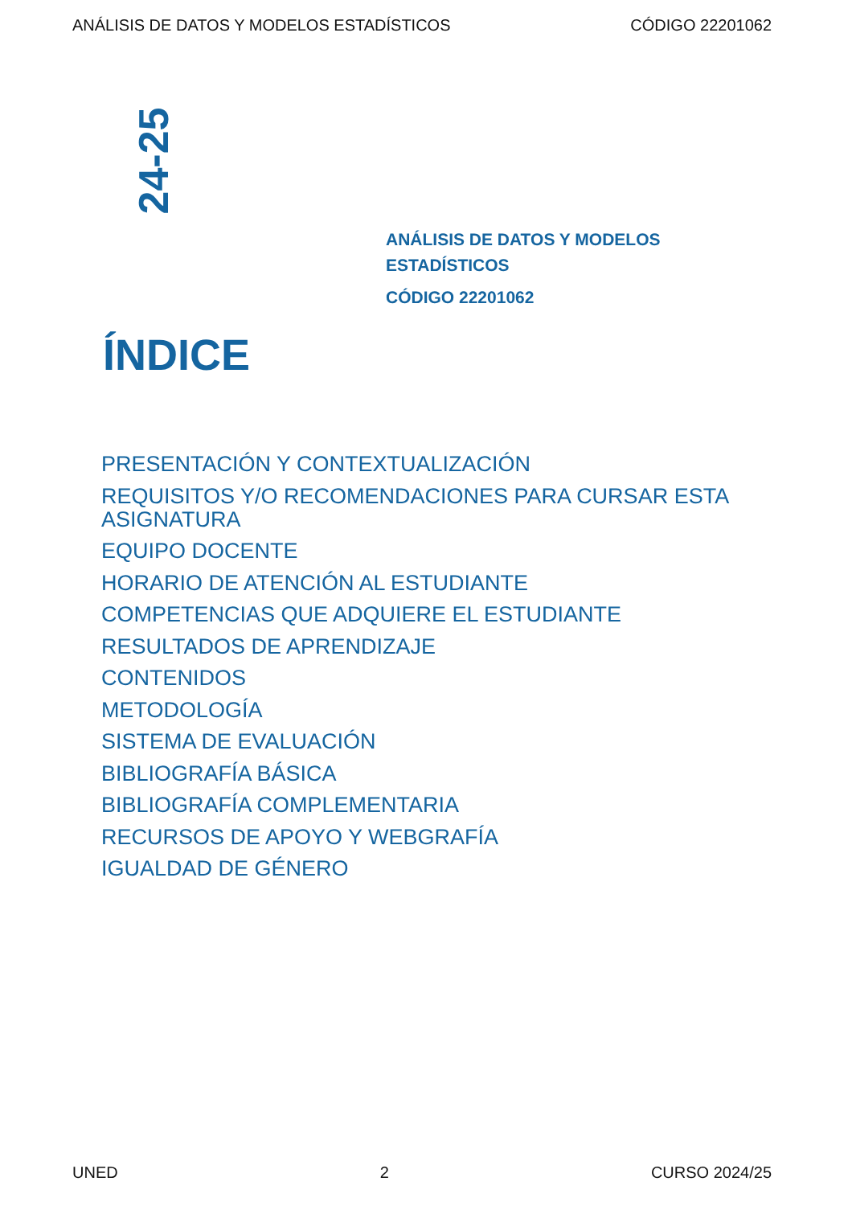ANÁLISIS DE DATOS Y MODELOS ESTADÍSTICOS CÓDIGO 22201062
24-25
ANÁLISIS DE DATOS Y MODELOS
ESTADÍSTICOS
CÓDIGO 22201062
ÍNDICE
PRESENTACIÓN Y CONTEXTUALIZACIÓN
REQUISITOS Y/O RECOMENDACIONES PARA CURSAR ESTA ASIGNATURA
EQUIPO DOCENTE
HORARIO DE ATENCIÓN AL ESTUDIANTE
COMPETENCIAS QUE ADQUIERE EL ESTUDIANTE
RESULTADOS DE APRENDIZAJE
CONTENIDOS
METODOLOGÍA
SISTEMA DE EVALUACIÓN
BIBLIOGRAFÍA BÁSICA
BIBLIOGRAFÍA COMPLEMENTARIA
RECURSOS DE APOYO Y WEBGRAFÍA
IGUALDAD DE GÉNERO
UNED 2 CURSO 2024/25